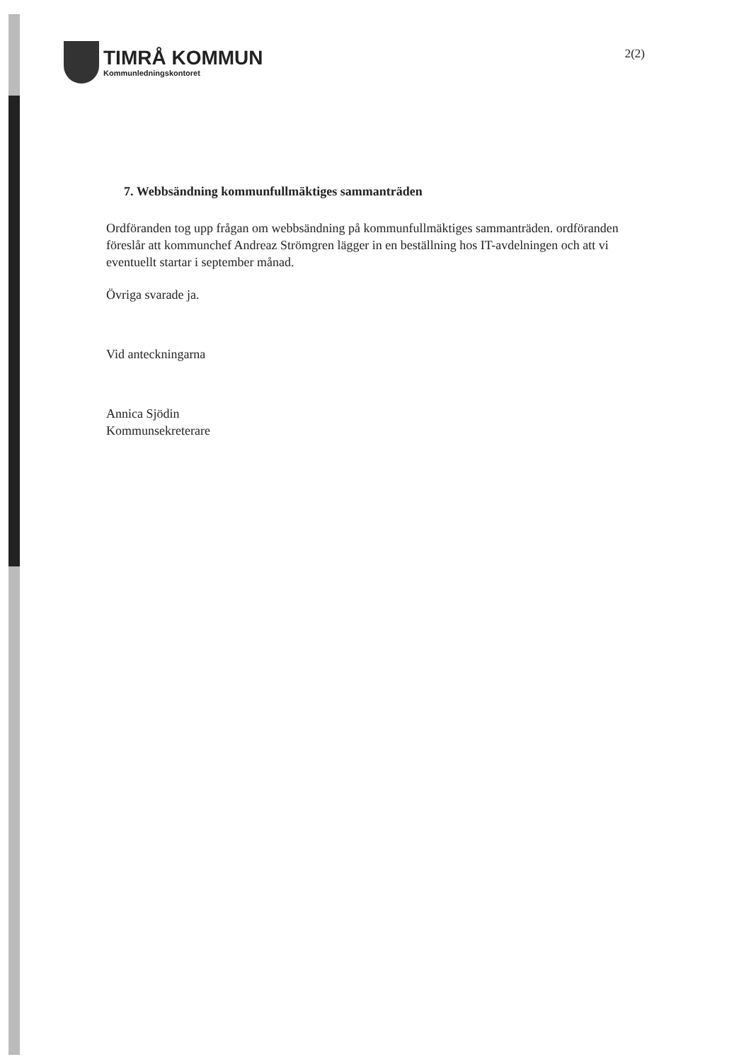TIMRÅ KOMMUN
Kommunledningskontoret
2(2)
7. Webbsändning kommunfullmäktiges sammanträden
Ordföranden tog upp frågan om webbsändning på kommunfullmäktiges sammanträden. ordföranden föreslår att kommunchef Andreaz Strömgren lägger in en beställning hos IT-avdelningen och att vi eventuellt startar i september månad.
Övriga svarade ja.
Vid anteckningarna
Annica Sjödin
Kommunsekreterare